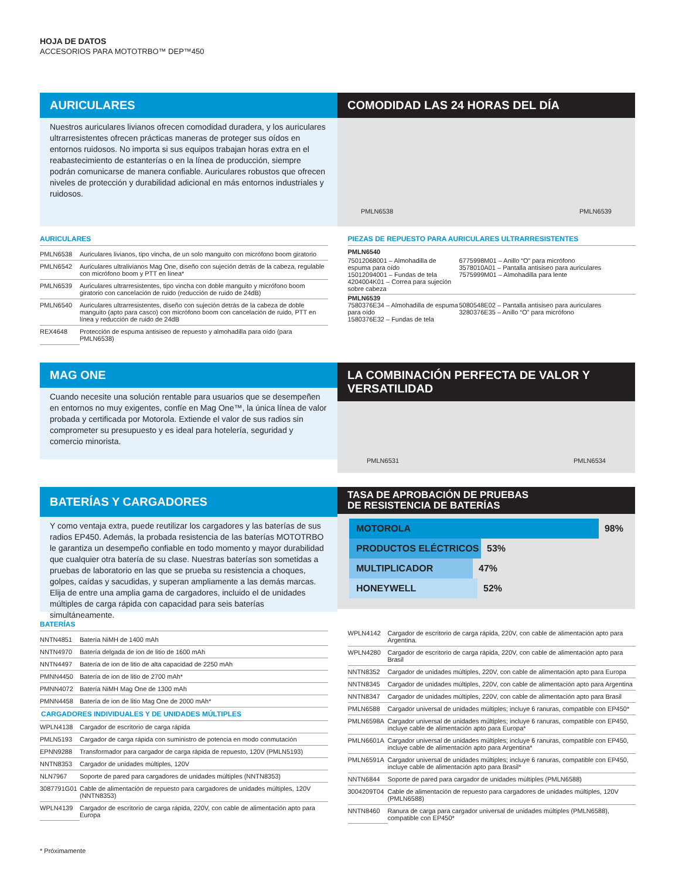HOJA DE DATOS
ACCESORIOS PARA MOTOTRBO™ DEP™450
AURICULARES
Nuestros auriculares livianos ofrecen comodidad duradera, y los auriculares ultrarresistentes ofrecen prácticas maneras de proteger sus oídos en entornos ruidosos. No importa si sus equipos trabajan horas extra en el reabastecimiento de estanterías o en la línea de producción, siempre podrán comunicarse de manera confiable. Auriculares robustos que ofrecen niveles de protección y durabilidad adicional en más entornos industriales y ruidosos.
COMODIDAD LAS 24 HORAS DEL DÍA
PMLN6538 PMLN6539
AURICULARES
| PMLN6538 | Auriculares livianos, tipo vincha, de un solo manguito con micrófono boom giratorio |
| PMLN6542 | Auriculares ultralivianos Mag One, diseño con sujeción detrás de la cabeza, regulable con micrófono boom y PTT en línea* |
| PMLN6539 | Auriculares ultrarresistentes, tipo vincha con doble manguito y micrófono boom giratorio con cancelación de ruido (reducción de ruido de 24dB) |
| PMLN6540 | Auriculares ultrarresistentes, diseño con sujeción detrás de la cabeza de doble manguito (apto para casco) con micrófono boom con cancelación de ruido, PTT en línea y reducción de ruido de 24dB |
| REX4648 | Protección de espuma antisiseo de repuesto y almohadilla para oído (para PMLN6538) |
PIEZAS DE REPUESTO PARA AURICULARES ULTRARRESISTENTES
PMLN6540
75012068001 – Almohadilla de espuma para oído
15012094001 – Fundas de tela
4204004K01 – Correa para sujeción sobre cabeza
6775998M01 – Anillo “O” para micrófono
3578010A01 – Pantalla antisiseo para auriculares
7575999M01 – Almohadilla para lente
PMLN6539
7580376E34 – Almohadilla de espuma para oído
1580376E32 – Fundas de tela
5080548E02 – Pantalla antisiseo para auriculares
3280376E35 – Anillo “O” para micrófono
MAG ONE
Cuando necesite una solución rentable para usuarios que se desempeñen en entornos no muy exigentes, confíe en Mag One™, la única línea de valor probada y certificada por Motorola. Extiende el valor de sus radios sin comprometer su presupuesto y es ideal para hotelería, seguridad y comercio minorista.
LA COMBINACIÓN PERFECTA DE VALOR Y VERSATILIDAD
PMLN6531 PMLN6534
BATERÍAS Y CARGADORES
Y como ventaja extra, puede reutilizar los cargadores y las baterías de sus radios EP450. Además, la probada resistencia de las baterías MOTOTRBO le garantiza un desempeño confiable en todo momento y mayor durabilidad que cualquier otra batería de su clase. Nuestras baterías son sometidas a pruebas de laboratorio en las que se prueba su resistencia a choques, golpes, caídas y sacudidas, y superan ampliamente a las demás marcas. Elija de entre una amplia gama de cargadores, incluido el de unidades múltiples de carga rápida con capacidad para seis baterías simultáneamente.
TASA DE APROBACIÓN DE PRUEBAS
DE RESISTENCIA DE BATERÍAS
MOTOROLA
98%
PRODUCTOS ELÉCTRICOS
53%
MULTIPLICADOR
47%
HONEYWELL
52%
BATERÍAS
| NNTN4851 | Batería NiMH de 1400 mAh |
| NNTN4970 | Batería delgada de ion de litio de 1600 mAh |
| NNTN4497 | Batería de ion de litio de alta capacidad de 2250 mAh |
| PMNN4450 | Batería de ion de litio de 2700 mAh* |
| PMNN4072 | Batería NiMH Mag One de 1300 mAh |
| PMNN4458 | Batería de ion de litio Mag One de 2000 mAh* |
| CARGADORES INDIVIDUALES Y DE UNIDADES MÚLTIPLES | |
| WPLN4138 | Cargador de escritorio de carga rápida |
| PMLN5193 | Cargador de carga rápida con suministro de potencia en modo conmutación |
| EPNN9288 | Transformador para cargador de carga rápida de repuesto, 120V (PMLN5193) |
| NNTN8353 | Cargador de unidades múltiples, 120V |
| NLN7967 | Soporte de pared para cargadores de unidades múltiples (NNTN8353) |
| 3087791G01 | Cable de alimentación de repuesto para cargadores de unidades múltiples, 120V (NNTN8353) |
| WPLN4139 | Cargador de escritorio de carga rápida, 220V, con cable de alimentación apto para Europa |
| WPLN4142 | Cargador de escritorio de carga rápida, 220V, con cable de alimentación apto para Argentina. |
| WPLN4280 | Cargador de escritorio de carga rápida, 220V, con cable de alimentación apto para Brasil |
| NNTN8352 | Cargador de unidades múltiples, 220V, con cable de alimentación apto para Europa |
| NNTN8345 | Cargador de unidades múltiples, 220V, con cable de alimentación apto para Argentina |
| NNTN8347 | Cargador de unidades múltiples, 220V, con cable de alimentación apto para Brasil |
| PMLN6588 | Cargador universal de unidades múltiples; incluye 6 ranuras, compatible con EP450* |
| PMLN6598A | Cargador universal de unidades múltiples; incluye 6 ranuras, compatible con EP450, incluye cable de alimentación apto para Europa* |
| PMLN6601A | Cargador universal de unidades múltiples; incluye 6 ranuras, compatible con EP450, incluye cable de alimentación apto para Argentina* |
| PMLN6591A | Cargador universal de unidades múltiples; incluye 6 ranuras, compatible con EP450, incluye cable de alimentación apto para Brasil* |
| NNTN6844 | Soporte de pared para cargador de unidades múltiples (PMLN6588) |
| 3004209T04 | Cable de alimentación de repuesto para cargadores de unidades múltiples, 120V (PMLN6588) |
| NNTN8460 | Ranura de carga para cargador universal de unidades múltiples (PMLN6588), compatible con EP450* |
* Próximamente